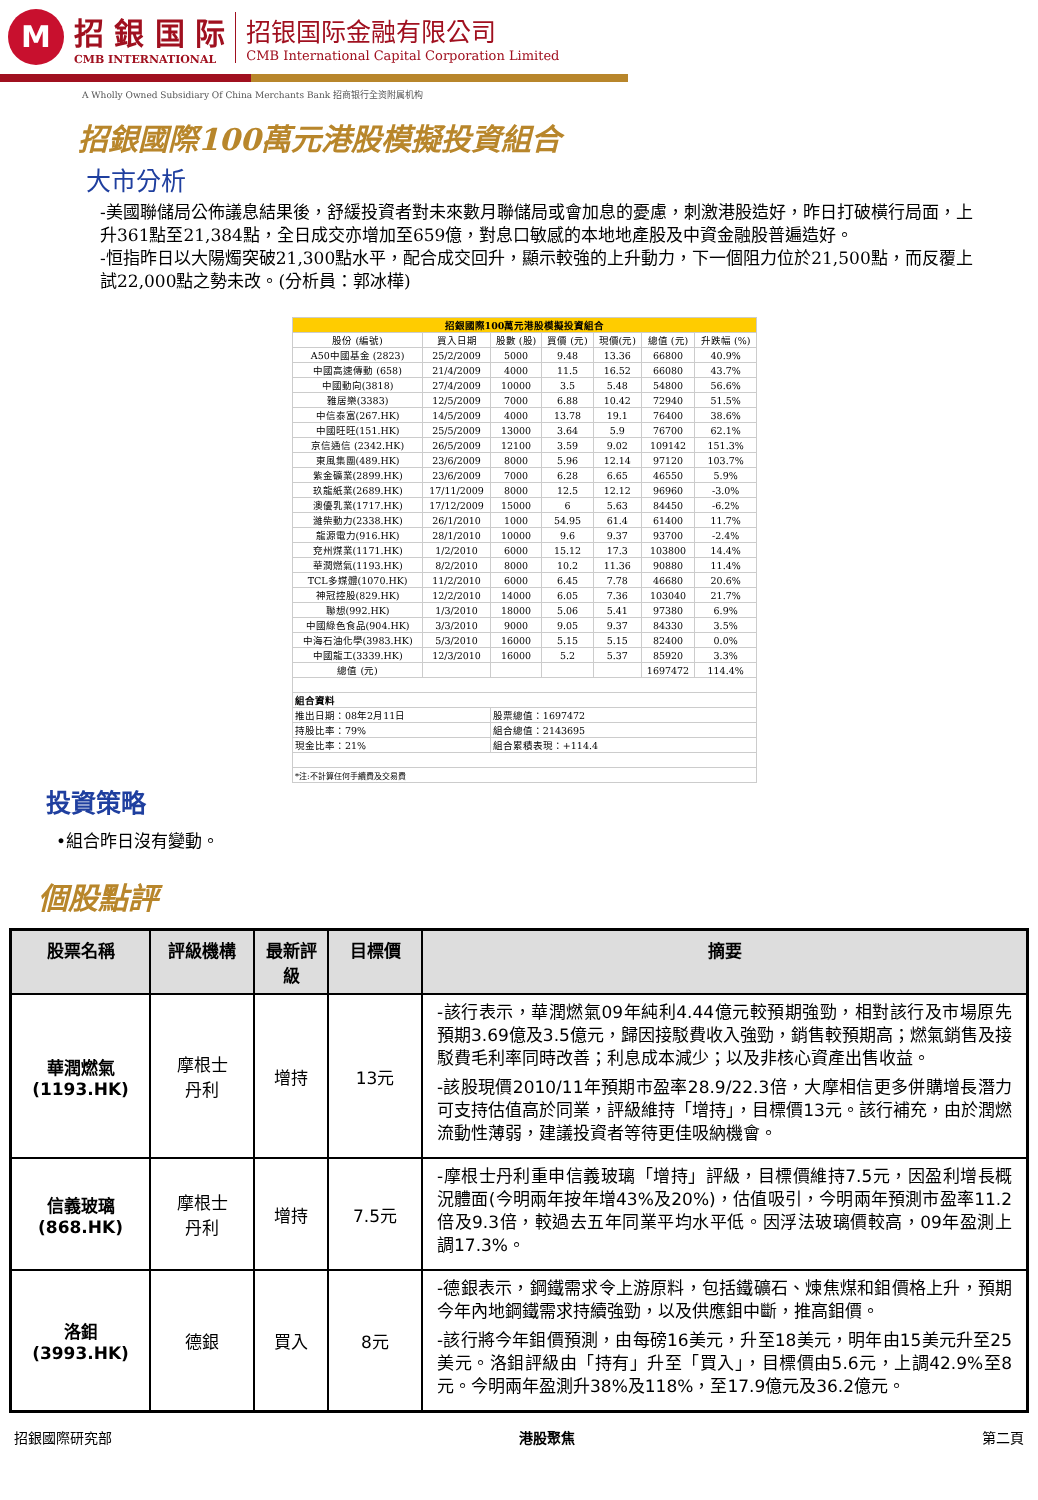M
招 銀 国 际
CMB INTERNATIONAL
招银国际金融有限公司
CMB International Capital Corporation Limited
A Wholly Owned Subsidiary Of China Merchants Bank 招商银行全资附属机构
招銀國際100萬元港股模擬投資組合
大市分析
-美國聯儲局公佈議息結果後，舒緩投資者對未來數月聯儲局或會加息的憂慮，刺激港股造好，昨日打破橫行局面，上升361點至21,384點，全日成交亦增加至659億，對息口敏感的本地地產股及中資金融股普遍造好。
-恒指昨日以大陽燭突破21,300點水平，配合成交回升，顯示較強的上升動力，下一個阻力位於21,500點，而反覆上試22,000點之勢未改。(分析員：郭冰樺)
| 招銀國際100萬元港股模擬投資組合 | | | | | | |
| 股份 (編號) | 買入日期 | 股數 (股) | 買價 (元) | 現價(元) | 總值 (元) | 升跌幅 (%) |
| A50中國基金 (2823) | 25/2/2009 | 5000 | 9.48 | 13.36 | 66800 | 40.9% |
| 中國高速傳動 (658) | 21/4/2009 | 4000 | 11.5 | 16.52 | 66080 | 43.7% |
| 中國動向(3818) | 27/4/2009 | 10000 | 3.5 | 5.48 | 54800 | 56.6% |
| 雅居樂(3383) | 12/5/2009 | 7000 | 6.88 | 10.42 | 72940 | 51.5% |
| 中信泰富(267.HK) | 14/5/2009 | 4000 | 13.78 | 19.1 | 76400 | 38.6% |
| 中國旺旺(151.HK) | 25/5/2009 | 13000 | 3.64 | 5.9 | 76700 | 62.1% |
| 京信通信 (2342.HK) | 26/5/2009 | 12100 | 3.59 | 9.02 | 109142 | 151.3% |
| 東風集團(489.HK) | 23/6/2009 | 8000 | 5.96 | 12.14 | 97120 | 103.7% |
| 紫金礦業(2899.HK) | 23/6/2009 | 7000 | 6.28 | 6.65 | 46550 | 5.9% |
| 玖龍紙業(2689.HK) | 17/11/2009 | 8000 | 12.5 | 12.12 | 96960 | -3.0% |
| 澳優乳業(1717.HK) | 17/12/2009 | 15000 | 6 | 5.63 | 84450 | -6.2% |
| 濰柴動力(2338.HK) | 26/1/2010 | 1000 | 54.95 | 61.4 | 61400 | 11.7% |
| 龍源電力(916.HK) | 28/1/2010 | 10000 | 9.6 | 9.37 | 93700 | -2.4% |
| 兗州煤業(1171.HK) | 1/2/2010 | 6000 | 15.12 | 17.3 | 103800 | 14.4% |
| 華潤燃氣(1193.HK) | 8/2/2010 | 8000 | 10.2 | 11.36 | 90880 | 11.4% |
| TCL多媒體(1070.HK) | 11/2/2010 | 6000 | 6.45 | 7.78 | 46680 | 20.6% |
| 神冠控股(829.HK) | 12/2/2010 | 14000 | 6.05 | 7.36 | 103040 | 21.7% |
| 聯想(992.HK) | 1/3/2010 | 18000 | 5.06 | 5.41 | 97380 | 6.9% |
| 中國綠色食品(904.HK) | 3/3/2010 | 9000 | 9.05 | 9.37 | 84330 | 3.5% |
| 中海石油化學(3983.HK) | 5/3/2010 | 16000 | 5.15 | 5.15 | 82400 | 0.0% |
| 中國龍工(3339.HK) | 12/3/2010 | 16000 | 5.2 | 5.37 | 85920 | 3.3% |
| 總值 (元) | | | | | 1697472 | 114.4% |
| 組合資料 | | | | | | |
| 推出日期：08年2月11日 | | 股票總值：1697472 | | | | |
| 持股比率：79% | | 組合總值：2143695 | | | | |
| 現金比率：21% | | 組合累積表現：+114.4 | | | | |
| *注:不計算任何手續費及交易費 | | | | | | |
投資策略
•組合昨日沒有變動。
個股點評
| 股票名稱 | 評級機構 | 最新評級 | 目標價 | 摘要 |
| --- | --- | --- | --- | --- |
| 華潤燃氣 (1193.HK) | 摩根士 丹利 | 增持 | 13元 | -該行表示，華潤燃氣09年純利4.44億元較預期強勁，相對該行及市場原先預期3.69億及3.5億元，歸因接駁費收入強勁，銷售較預期高；燃氣銷售及接駁費毛利率同時改善；利息成本減少；以及非核心資產出售收益。 -該股現價2010/11年預期市盈率28.9/22.3倍，大摩相信更多併購增長潛力可支持估值高於同業，評級維持「增持」，目標價13元。該行補充，由於潤燃流動性薄弱，建議投資者等待更佳吸納機會。 |
| 信義玻璃 (868.HK) | 摩根士 丹利 | 增持 | 7.5元 | -摩根士丹利重申信義玻璃「增持」評級，目標價維持7.5元，因盈利增長概況體面(今明兩年按年增43%及20%)，估值吸引，今明兩年預測市盈率11.2倍及9.3倍，較過去五年同業平均水平低。因浮法玻璃價較高，09年盈測上調17.3%。 |
| 洛鉬 (3993.HK) | 德銀 | 買入 | 8元 | -德銀表示，鋼鐵需求令上游原料，包括鐵礦石、煉焦煤和鉬價格上升，預期今年內地鋼鐵需求持續強勁，以及供應鉬中斷，推高鉬價。 -該行將今年鉬價預測，由每磅16美元，升至18美元，明年由15美元升至25美元。洛鉬評級由「持有」升至「買入」，目標價由5.6元，上調42.9%至8元。今明兩年盈測升38%及118%，至17.9億元及36.2億元。 |
招銀國際研究部 港股聚焦 第二頁